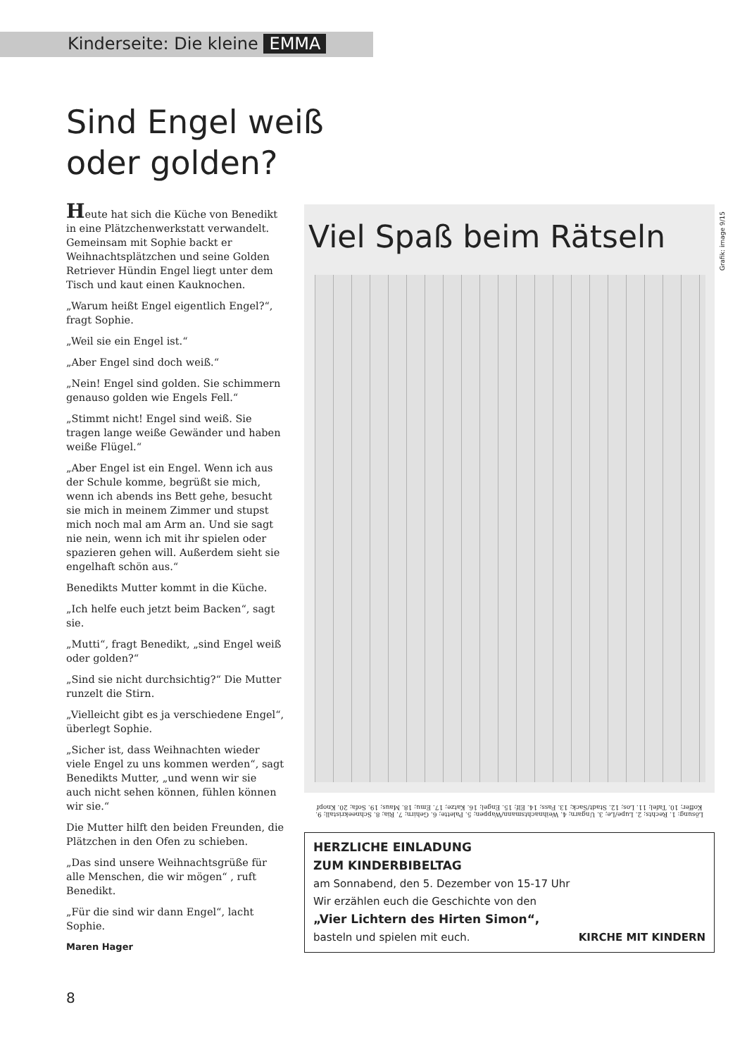Kinderseite: Die kleine EMMA
Sind Engel weiß
oder golden?
Heute hat sich die Küche von Benedikt in eine Plätzchenwerkstatt verwandelt. Gemeinsam mit Sophie backt er Weihnachtsplätzchen und seine Golden Retriever Hündin Engel liegt unter dem Tisch und kaut einen Kauknochen.
„Warum heißt Engel eigentlich Engel?“, fragt Sophie.
„Weil sie ein Engel ist.“
„Aber Engel sind doch weiß.“
„Nein! Engel sind golden. Sie schimmern genauso golden wie Engels Fell.“
„Stimmt nicht! Engel sind weiß. Sie tragen lange weiße Gewänder und haben weiße Flügel.“
„Aber Engel ist ein Engel. Wenn ich aus der Schule komme, begrüßt sie mich, wenn ich abends ins Bett gehe, besucht sie mich in meinem Zimmer und stupst mich noch mal am Arm an. Und sie sagt nie nein, wenn ich mit ihr spielen oder spazieren gehen will. Außerdem sieht sie engelhaft schön aus.“
Benedikts Mutter kommt in die Küche.
„Ich helfe euch jetzt beim Backen“, sagt sie.
„Mutti“, fragt Benedikt, „sind Engel weiß oder golden?“
„Sind sie nicht durchsichtig?“ Die Mutter runzelt die Stirn.
„Vielleicht gibt es ja verschiedene Engel“, überlegt Sophie.
„Sicher ist, dass Weihnachten wieder viele Engel zu uns kommen werden“, sagt Benedikts Mutter, „und wenn wir sie auch nicht sehen können, fühlen können wir sie.“
Die Mutter hilft den beiden Freunden, die Plätzchen in den Ofen zu schieben.
„Das sind unsere Weihnachtsgrüße für alle Menschen, die wir mögen“ , ruft Benedikt.
„Für die sind wir dann Engel“, lacht Sophie.
Maren Hager
Viel Spaß beim Rätseln
Lösung: 1. Rechts; 2. Lupe/Le; 3. Ungarn; 4. Weihnachtsmann/Wappen; 5. Palette; 6. Gehirn; 7. Ria; 8. Schneekristall; 9. Koffer; 10. Tafel; 11. Los; 12. Stadt/Sack; 13. Fass; 14. Elf; 15. Engel; 16. Katze; 17. Emu; 18. Maus; 19. Sofa; 20. Knopf
HERZLICHE EINLADUNG
ZUM KINDERBIBELTAG
am Sonnabend, den 5. Dezember von 15-17 Uhr
Wir erzählen euch die Geschichte von den
„Vier Lichtern des Hirten Simon“,
basteln und spielen mit euch. KIRCHE MIT KINDERN
Grafik: image 9/15
8